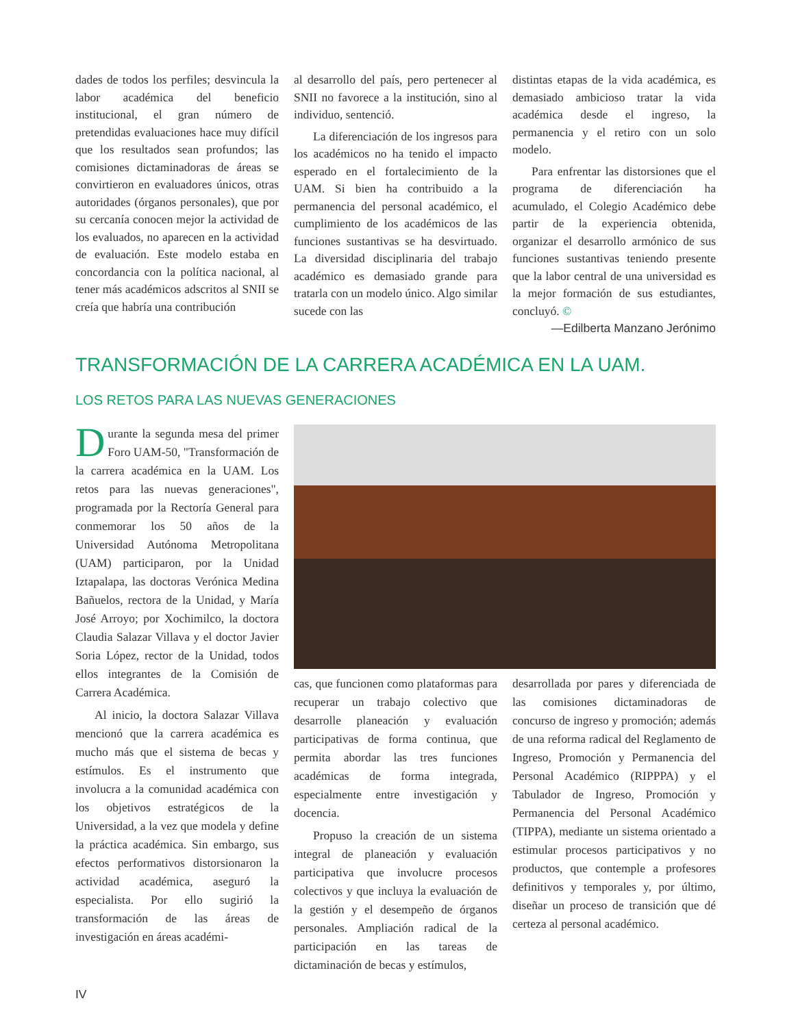dades de todos los perfiles; desvincula la labor académica del beneficio institucional, el gran número de pretendidas evaluaciones hace muy difícil que los resultados sean profundos; las comisiones dictaminadoras de áreas se convirtieron en evaluadores únicos, otras autoridades (órganos personales), que por su cercanía conocen mejor la actividad de los evaluados, no aparecen en la actividad de evaluación. Este modelo estaba en concordancia con la política nacional, al tener más académicos adscritos al SNII se creía que habría una contribución
al desarrollo del país, pero pertenecer al SNII no favorece a la institución, sino al individuo, sentenció.
La diferenciación de los ingresos para los académicos no ha tenido el impacto esperado en el fortalecimiento de la UAM. Si bien ha contribuido a la permanencia del personal académico, el cumplimiento de los académicos de las funciones sustantivas se ha desvirtuado. La diversidad disciplinaria del trabajo académico es demasiado grande para tratarla con un modelo único. Algo similar sucede con las
distintas etapas de la vida académica, es demasiado ambicioso tratar la vida académica desde el ingreso, la permanencia y el retiro con un solo modelo.
Para enfrentar las distorsiones que el programa de diferenciación ha acumulado, el Colegio Académico debe partir de la experiencia obtenida, organizar el desarrollo armónico de sus funciones sustantivas teniendo presente que la labor central de una universidad es la mejor formación de sus estudiantes, concluyó. ©
—Edilberta Manzano Jerónimo
TRANSFORMACIÓN DE LA CARRERA ACADÉMICA EN LA UAM.
LOS RETOS PARA LAS NUEVAS GENERACIONES
Durante la segunda mesa del primer Foro UAM-50, "Transformación de la carrera académica en la UAM. Los retos para las nuevas generaciones", programada por la Rectoría General para conmemorar los 50 años de la Universidad Autónoma Metropolitana (UAM) participaron, por la Unidad Iztapalapa, las doctoras Verónica Medina Bañuelos, rectora de la Unidad, y María José Arroyo; por Xochimilco, la doctora Claudia Salazar Villava y el doctor Javier Soria López, rector de la Unidad, todos ellos integrantes de la Comisión de Carrera Académica.
Al inicio, la doctora Salazar Villava mencionó que la carrera académica es mucho más que el sistema de becas y estímulos. Es el instrumento que involucra a la comunidad académica con los objetivos estratégicos de la Universidad, a la vez que modela y define la práctica académica. Sin embargo, sus efectos performativos distorsionaron la actividad académica, aseguró la especialista. Por ello sugirió la transformación de las áreas de investigación en áreas académi-
cas, que funcionen como plataformas para recuperar un trabajo colectivo que desarrolle planeación y evaluación participativas de forma continua, que permita abordar las tres funciones académicas de forma integrada, especialmente entre investigación y docencia.
Propuso la creación de un sistema integral de planeación y evaluación participativa que involucre procesos colectivos y que incluya la evaluación de la gestión y el desempeño de órganos personales. Ampliación radical de la participación en las tareas de dictaminación de becas y estímulos,
desarrollada por pares y diferenciada de las comisiones dictaminadoras de concurso de ingreso y promoción; además de una reforma radical del Reglamento de Ingreso, Promoción y Permanencia del Personal Académico (RIPPPA) y el Tabulador de Ingreso, Promoción y Permanencia del Personal Académico (TIPPA), mediante un sistema orientado a estimular procesos participativos y no productos, que contemple a profesores definitivos y temporales y, por último, diseñar un proceso de transición que dé certeza al personal académico.
IV